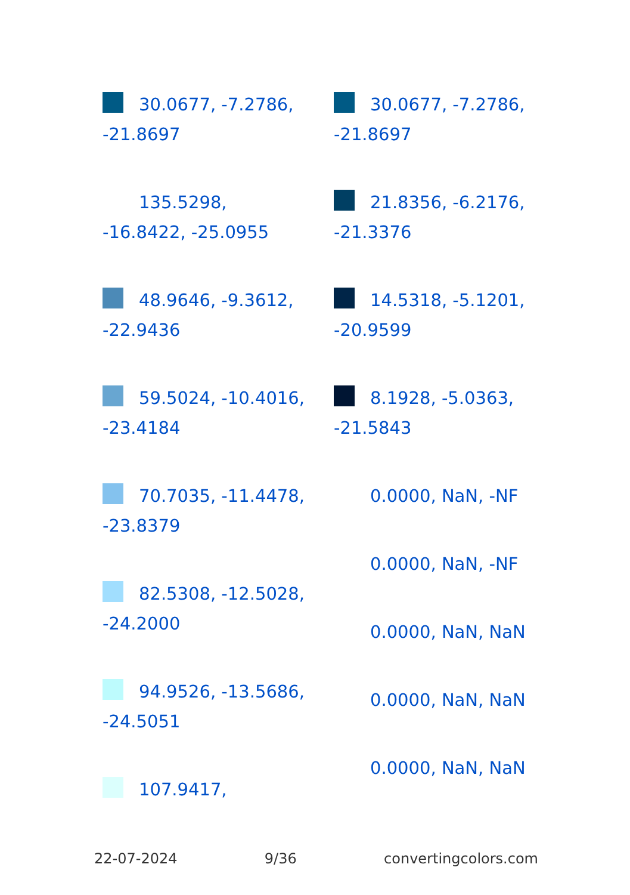30.0677, -7.2786, -21.8697
135.5298, -16.8422, -25.0955
48.9646, -9.3612, -22.9436
59.5024, -10.4016, -23.4184
70.7035, -11.4478, -23.8379
82.5308, -12.5028, -24.2000
94.9526, -13.5686, -24.5051
107.9417,
30.0677, -7.2786, -21.8697
21.8356, -6.2176, -21.3376
14.5318, -5.1201, -20.9599
8.1928, -5.0363, -21.5843
0.0000, NaN, -NF
0.0000, NaN, -NF
0.0000, NaN, NaN
0.0000, NaN, NaN
0.0000, NaN, NaN
22-07-2024 9/36 convertingcolors.com